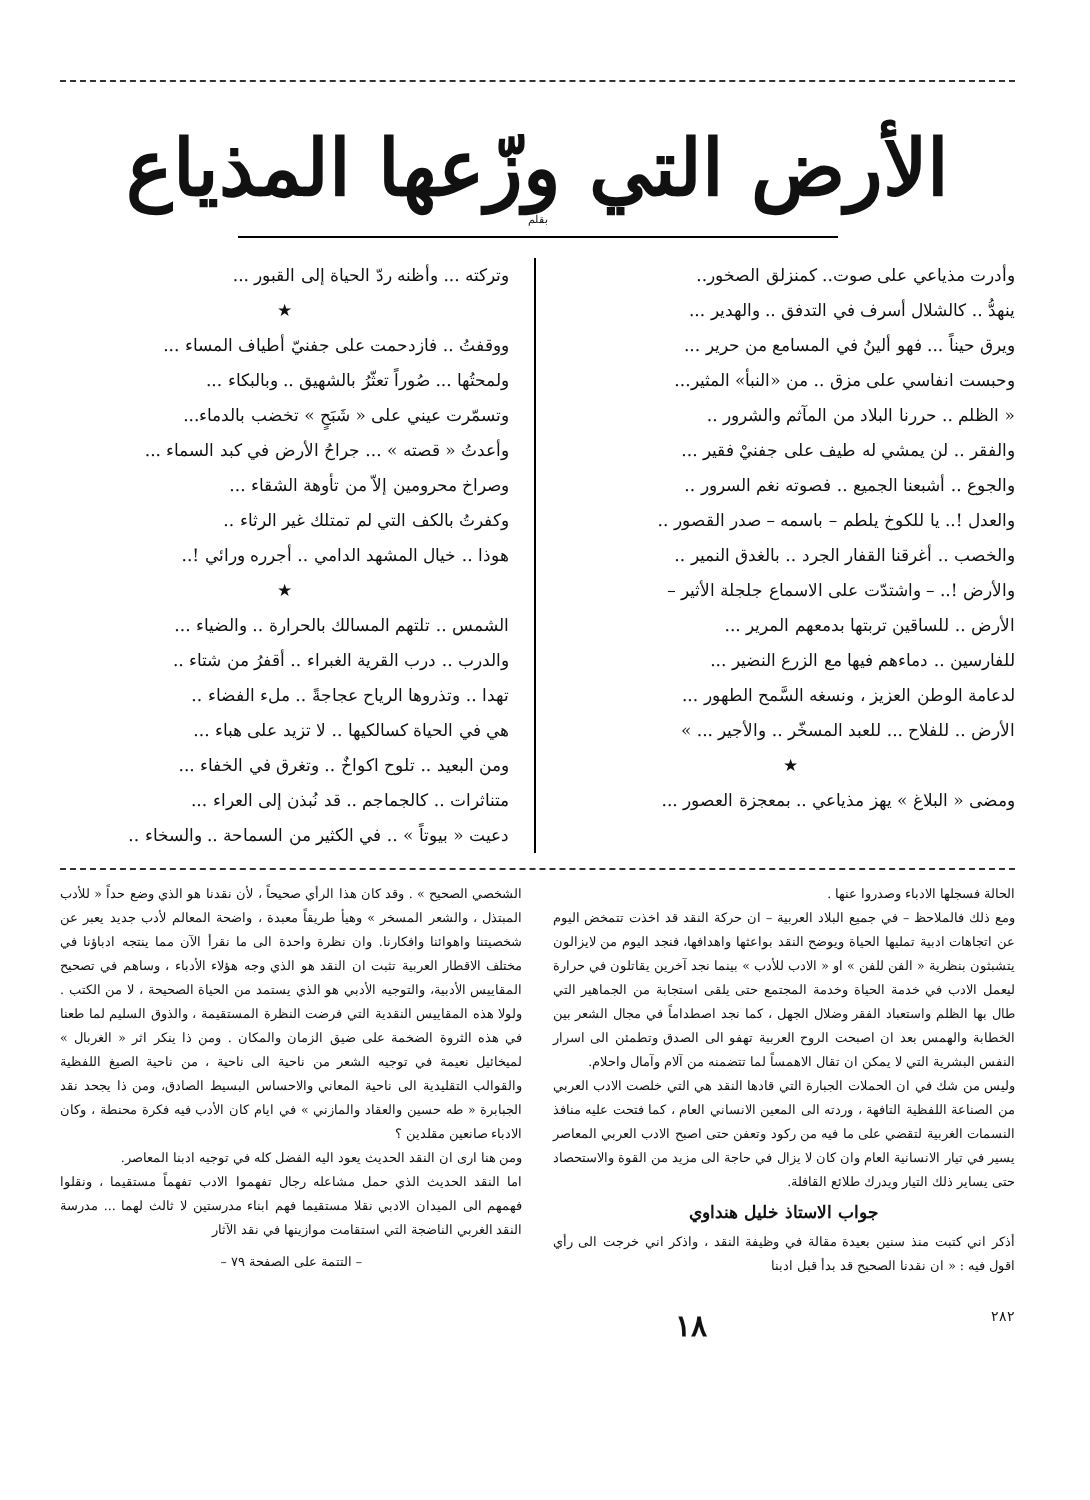الأرض التي وزّعها المذياع
بقلم
وأدرت مذياعي على صوت.. كمنزلق الصخور..
ينهدُّ .. كالشلال أسرف في التدفق .. والهدير ...
ويرق حيناً ... فهو ألينُ في المسامع من حرير ...
وحبست انفاسي على مزق .. من «النبأ» المثير...
« الظلم .. حررنا البلاد من المآثم والشرور ..
والفقر .. لن يمشي له طيف على جفنيْ فقير ...
والجوع .. أشبعنا الجميع .. فصوته نغم السرور ..
والعدل !.. يا للكوخ يلطم – باسمه – صدر القصور ..
والخصب .. أغرقنا القفار الجرد .. بالغدق النمير ..
والأرض !.. – واشتدّت على الاسماع جلجلة الأثير –
الأرض .. للساقين تربتها بدمعهم المرير ...
للفارسين .. دماءهم فيها مع الزرع النضير ...
لدعامة الوطن العزيز ، ونسغه السَّمح الطهور ...
الأرض .. للفلاح ... للعبد المسخّر .. والأجير ... »
★
ومضى « البلاغ » يهز مذياعي .. بمعجزة العصور ...
وتركته ... وأظنه ردّ الحياة إلى القبور ...
★
ووقفتُ .. فازدحمت على جفنيّ أطياف المساء ...
ولمحتُها ... صُوراً تعثّرُ بالشهيق .. وبالبكاء ...
وتسمّرت عيني على « شَبَحٍ » تخضب بالدماء...
وأعدتُ « قصته » ... جراحُ الأرض في كبد السماء ...
وصراخ محرومين إلاّ من تأوهة الشقاء ...
وكفرتُ بالكف التي لم تمتلك غير الرثاء ..
هوذا .. خيال المشهد الدامي .. أجرره ورائي !..
★
الشمس .. تلتهم المسالك بالحرارة .. والضياء ...
والدرب .. درب القرية الغبراء .. أقفرُ من شتاء ..
تهدا .. وتذروها الرياح عجاجةً .. ملء الفضاء ..
هي في الحياة كسالكيها .. لا تزيد على هباء ...
ومن البعيد .. تلوح اكواخٌ .. وتغرق في الخفاء ...
متناثرات .. كالجماجم .. قد نُبذن إلى العراء ...
دعيت « بيوتاً » .. في الكثير من السماحة .. والسخاء ..
الحالة فسجلها الادباء وصدروا عنها .
ومع ذلك فالملاحظ – في جميع البلاد العربية – ان حركة النقد قد اخذت تتمخض اليوم عن اتجاهات ادبية تمليها الحياة ويوضح النقد بواعثها واهدافها، فنجد اليوم من لايزالون يتشبثون بنظرية « الفن للفن » او « الادب للأدب » بينما نجد آخرين يقاتلون في حرارة ليعمل الادب في خدمة الحياة وخدمة المجتمع حتى يلقى استجابة من الجماهير التي طال بها الظلم واستعباد الفقر وضلال الجهل ، كما نجد اصطداماً في مجال الشعر بين الخطابة والهمس بعد ان اصبحت الروح العربية تهفو الى الصدق وتطمئن الى اسرار النفس البشرية التي لا يمكن ان تقال الاهمساً لما تتضمنه من آلام وآمال واحلام.
وليس من شك في ان الحملات الجبارة التي قادها النقد هي التي خلصت الادب العربي من الصناعة اللفظية التافهة ، وردته الى المعين الانساني العام ، كما فتحت عليه منافذ النسمات الغربية لتقضي على ما فيه من ركود وتعفن حتى اصبح الادب العربي المعاصر يسير في تيار الانسانية العام وان كان لا يزال في حاجة الى مزيد من القوة والاستحصاد حتى يساير ذلك التيار ويدرك طلائع القافلة.
جواب الاستاذ خليل هنداوي
أذكر اني كتبت منذ سنين بعيدة مقالة في وظيفة النقد ، واذكر اني خرجت الى رأي اقول فيه : « ان نقدنا الصحيح قد بدأ قبل ادبنا
الشخصي الصحيح » . وقد كان هذا الرأي صحيحاً ، لأن نقدنا هو الذي وضع حداً « للأدب المبتذل ، والشعر المسخر » وهيأ طريقاً معبدة ، واضحة المعالم لأدب جديد يعبر عن شخصيتنا واهوائنا وافكارنا. وان نظرة واحدة الى ما نقرأ الآن مما ينتجه ادباؤنا في مختلف الاقطار العربية تثبت ان النقد هو الذي وجه هؤلاء الأدباء ، وساهم في تصحيح المقاييس الأدبية، والتوجيه الأدبي هو الذي يستمد من الحياة الصحيحة ، لا من الكتب . ولولا هذه المقاييس النقدية التي فرضت النظرة المستقيمة ، والذوق السليم لما طعنا في هذه الثروة الضخمة على ضيق الزمان والمكان . ومن ذا ينكر اثر « الغربال » لميخائيل نعيمة في توجيه الشعر من ناحية الى ناحية ، من ناحية الصيغ اللفظية والقوالب التقليدية الى ناحية المعاني والاحساس البسيط الصادق، ومن ذا يجحد نقد الجبابرة « طه حسين والعقاد والمازني » في ايام كان الأدب فيه فكرة محنطة ، وكان الادباء صانعين مقلدين ؟
ومن هنا ارى ان النقد الحديث يعود اليه الفضل كله في توجيه ادبنا المعاصر.
اما النقد الحديث الذي حمل مشاعله رجال تفهموا الادب تفهماً مستقيما ، ونقلوا فهمهم الى الميدان الادبي نقلا مستقيما فهم ابناء مدرستين لا ثالث لهما ... مدرسة النقد الغربي الناضجة التي استقامت موازينها في نقد الآثار
– التتمة على الصفحة ٧٩ –
٢٨٢ ١٨